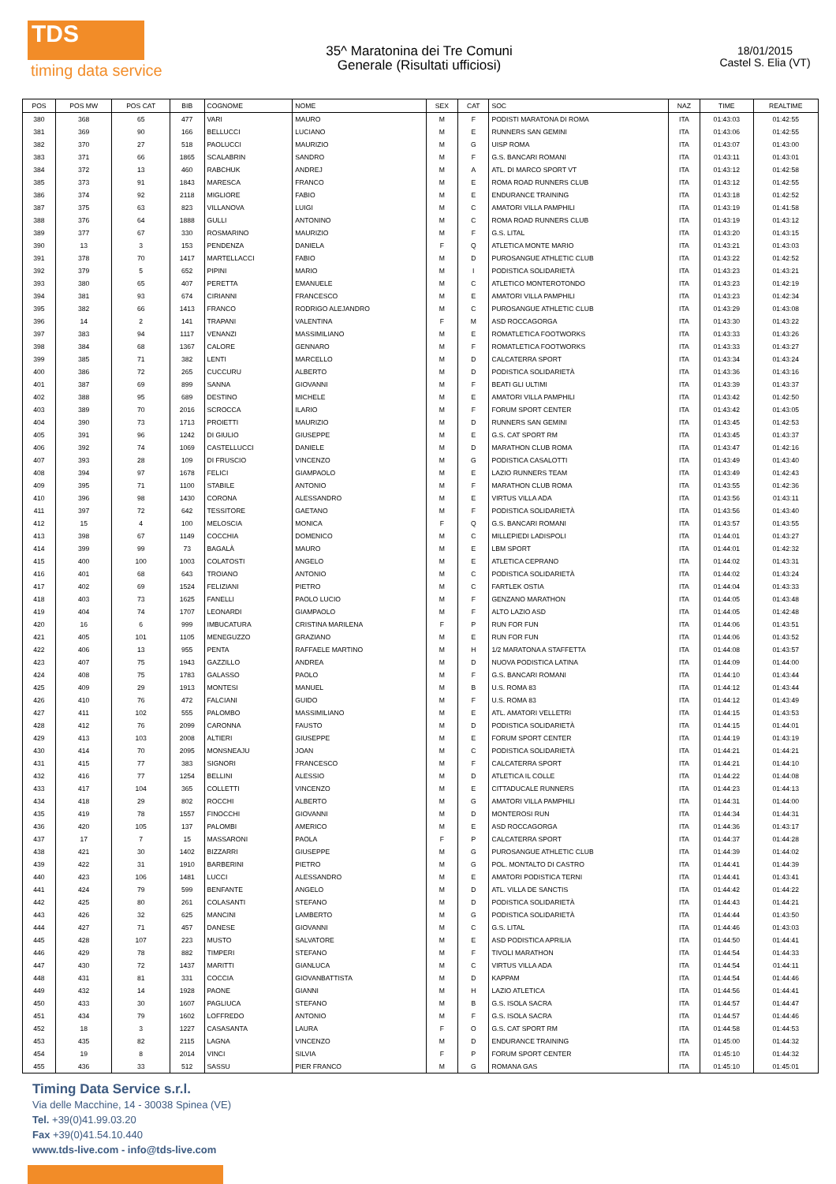TDS
timing data service
35^ Maratonina dei Tre Comuni
Generale (Risultati ufficiosi)
18/01/2015
Castel S. Elia (VT)
| POS | POS MW | POS CAT | BIB | COGNOME | NOME | SEX | CAT | SOC | NAZ | TIME | REALTIME |
| --- | --- | --- | --- | --- | --- | --- | --- | --- | --- | --- | --- |
| 380 | 368 | 65 | 477 | VARI | MAURO | M | F | PODISTI MARATONA DI ROMA | ITA | 01:43:03 | 01:42:55 |
| 381 | 369 | 90 | 166 | BELLUCCI | LUCIANO | M | E | RUNNERS SAN GEMINI | ITA | 01:43:06 | 01:42:55 |
| 382 | 370 | 27 | 518 | PAOLUCCI | MAURIZIO | M | G | UISP ROMA | ITA | 01:43:07 | 01:43:00 |
| 383 | 371 | 66 | 1865 | SCALABRIN | SANDRO | M | F | G.S. BANCARI ROMANI | ITA | 01:43:11 | 01:43:01 |
| 384 | 372 | 13 | 460 | RABCHUK | ANDREJ | M | A | ATL. DI MARCO SPORT VT | ITA | 01:43:12 | 01:42:58 |
| 385 | 373 | 91 | 1843 | MARESCA | FRANCO | M | E | ROMA ROAD RUNNERS CLUB | ITA | 01:43:12 | 01:42:55 |
| 386 | 374 | 92 | 2118 | MIGLIORE | FABIO | M | E | ENDURANCE TRAINING | ITA | 01:43:18 | 01:42:52 |
| 387 | 375 | 63 | 823 | VILLANOVA | LUIGI | M | C | AMATORI VILLA PAMPHILI | ITA | 01:43:19 | 01:41:58 |
| 388 | 376 | 64 | 1888 | GULLI | ANTONINO | M | C | ROMA ROAD RUNNERS CLUB | ITA | 01:43:19 | 01:43:12 |
| 389 | 377 | 67 | 330 | ROSMARINO | MAURIZIO | M | F | G.S. LITAL | ITA | 01:43:20 | 01:43:15 |
| 390 | 13 | 3 | 153 | PENDENZA | DANIELA | F | Q | ATLETICA MONTE MARIO | ITA | 01:43:21 | 01:43:03 |
| 391 | 378 | 70 | 1417 | MARTELLACCI | FABIO | M | D | PUROSANGUE ATHLETIC CLUB | ITA | 01:43:22 | 01:42:52 |
| 392 | 379 | 5 | 652 | PIPINI | MARIO | M | I | PODISTICA SOLIDARIETÀ | ITA | 01:43:23 | 01:43:21 |
| 393 | 380 | 65 | 407 | PERETTA | EMANUELE | M | C | ATLETICO MONTEROTONDO | ITA | 01:43:23 | 01:42:19 |
| 394 | 381 | 93 | 674 | CIRIANNI | FRANCESCO | M | E | AMATORI VILLA PAMPHILI | ITA | 01:43:23 | 01:42:34 |
| 395 | 382 | 66 | 1413 | FRANCO | RODRIGO ALEJANDRO | M | C | PUROSANGUE ATHLETIC CLUB | ITA | 01:43:29 | 01:43:08 |
| 396 | 14 | 2 | 141 | TRAPANI | VALENTINA | F | M | ASD ROCCAGORGA | ITA | 01:43:30 | 01:43:22 |
| 397 | 383 | 94 | 1117 | VENANZI | MASSIMILIANO | M | E | ROMATLETICA FOOTWORKS | ITA | 01:43:33 | 01:43:26 |
| 398 | 384 | 68 | 1367 | CALORE | GENNARO | M | F | ROMATLETICA FOOTWORKS | ITA | 01:43:33 | 01:43:27 |
| 399 | 385 | 71 | 382 | LENTI | MARCELLO | M | D | CALCATERRA SPORT | ITA | 01:43:34 | 01:43:24 |
| 400 | 386 | 72 | 265 | CUCCURU | ALBERTO | M | D | PODISTICA SOLIDARIETÀ | ITA | 01:43:36 | 01:43:16 |
| 401 | 387 | 69 | 899 | SANNA | GIOVANNI | M | F | BEATI GLI ULTIMI | ITA | 01:43:39 | 01:43:37 |
| 402 | 388 | 95 | 689 | DESTINO | MICHELE | M | E | AMATORI VILLA PAMPHILI | ITA | 01:43:42 | 01:42:50 |
| 403 | 389 | 70 | 2016 | SCROCCA | ILARIO | M | F | FORUM SPORT CENTER | ITA | 01:43:42 | 01:43:05 |
| 404 | 390 | 73 | 1713 | PROIETTI | MAURIZIO | M | D | RUNNERS SAN GEMINI | ITA | 01:43:45 | 01:42:53 |
| 405 | 391 | 96 | 1242 | DI GIULIO | GIUSEPPE | M | E | G.S. CAT SPORT RM | ITA | 01:43:45 | 01:43:37 |
| 406 | 392 | 74 | 1069 | CASTELLUCCI | DANIELE | M | D | MARATHON CLUB ROMA | ITA | 01:43:47 | 01:42:16 |
| 407 | 393 | 28 | 109 | DI FRUSCIO | VINCENZO | M | G | PODISTICA CASALOTTI | ITA | 01:43:49 | 01:43:40 |
| 408 | 394 | 97 | 1678 | FELICI | GIAMPAOLO | M | E | LAZIO RUNNERS TEAM | ITA | 01:43:49 | 01:42:43 |
| 409 | 395 | 71 | 1100 | STABILE | ANTONIO | M | F | MARATHON CLUB ROMA | ITA | 01:43:55 | 01:42:36 |
| 410 | 396 | 98 | 1430 | CORONA | ALESSANDRO | M | E | VIRTUS VILLA ADA | ITA | 01:43:56 | 01:43:11 |
| 411 | 397 | 72 | 642 | TESSITORE | GAETANO | M | F | PODISTICA SOLIDARIETÀ | ITA | 01:43:56 | 01:43:40 |
| 412 | 15 | 4 | 100 | MELOSCIA | MONICA | F | Q | G.S. BANCARI ROMANI | ITA | 01:43:57 | 01:43:55 |
| 413 | 398 | 67 | 1149 | COCCHIA | DOMENICO | M | C | MILLEPIEDI LADISPOLI | ITA | 01:44:01 | 01:43:27 |
| 414 | 399 | 99 | 73 | BAGALÀ | MAURO | M | E | LBM SPORT | ITA | 01:44:01 | 01:42:32 |
| 415 | 400 | 100 | 1003 | COLATOSTI | ANGELO | M | E | ATLETICA CEPRANO | ITA | 01:44:02 | 01:43:31 |
| 416 | 401 | 68 | 643 | TROIANO | ANTONIO | M | C | PODISTICA SOLIDARIETÀ | ITA | 01:44:02 | 01:43:24 |
| 417 | 402 | 69 | 1524 | FELIZIANI | PIETRO | M | C | FARTLEK OSTIA | ITA | 01:44:04 | 01:43:33 |
| 418 | 403 | 73 | 1625 | FANELLI | PAOLO LUCIO | M | F | GENZANO MARATHON | ITA | 01:44:05 | 01:43:48 |
| 419 | 404 | 74 | 1707 | LEONARDI | GIAMPAOLO | M | F | ALTO LAZIO ASD | ITA | 01:44:05 | 01:42:48 |
| 420 | 16 | 6 | 999 | IMBUCATURA | CRISTINA MARILENA | F | P | RUN FOR FUN | ITA | 01:44:06 | 01:43:51 |
| 421 | 405 | 101 | 1105 | MENEGUZZO | GRAZIANO | M | E | RUN FOR FUN | ITA | 01:44:06 | 01:43:52 |
| 422 | 406 | 13 | 955 | PENTA | RAFFAELE MARTINO | M | H | 1/2 MARATONA A STAFFETTA | ITA | 01:44:08 | 01:43:57 |
| 423 | 407 | 75 | 1943 | GAZZILLO | ANDREA | M | D | NUOVA PODISTICA LATINA | ITA | 01:44:09 | 01:44:00 |
| 424 | 408 | 75 | 1783 | GALASSO | PAOLO | M | F | G.S. BANCARI ROMANI | ITA | 01:44:10 | 01:43:44 |
| 425 | 409 | 29 | 1913 | MONTESI | MANUEL | M | B | U.S. ROMA 83 | ITA | 01:44:12 | 01:43:44 |
| 426 | 410 | 76 | 472 | FALCIANI | GUIDO | M | F | U.S. ROMA 83 | ITA | 01:44:12 | 01:43:49 |
| 427 | 411 | 102 | 555 | PALOMBO | MASSIMILIANO | M | E | ATL. AMATORI VELLETRI | ITA | 01:44:15 | 01:43:53 |
| 428 | 412 | 76 | 2099 | CARONNA | FAUSTO | M | D | PODISTICA SOLIDARIETÀ | ITA | 01:44:15 | 01:44:01 |
| 429 | 413 | 103 | 2008 | ALTIERI | GIUSEPPE | M | E | FORUM SPORT CENTER | ITA | 01:44:19 | 01:43:19 |
| 430 | 414 | 70 | 2095 | MONSNEAJU | JOAN | M | C | PODISTICA SOLIDARIETÀ | ITA | 01:44:21 | 01:44:21 |
| 431 | 415 | 77 | 383 | SIGNORI | FRANCESCO | M | F | CALCATERRA SPORT | ITA | 01:44:21 | 01:44:10 |
| 432 | 416 | 77 | 1254 | BELLINI | ALESSIO | M | D | ATLETICA IL COLLE | ITA | 01:44:22 | 01:44:08 |
| 433 | 417 | 104 | 365 | COLLETTI | VINCENZO | M | E | CITTADUCALE RUNNERS | ITA | 01:44:23 | 01:44:13 |
| 434 | 418 | 29 | 802 | ROCCHI | ALBERTO | M | G | AMATORI VILLA PAMPHILI | ITA | 01:44:31 | 01:44:00 |
| 435 | 419 | 78 | 1557 | FINOCCHI | GIOVANNI | M | D | MONTEROSI RUN | ITA | 01:44:34 | 01:44:31 |
| 436 | 420 | 105 | 137 | PALOMBI | AMERICO | M | E | ASD ROCCAGORGA | ITA | 01:44:36 | 01:43:17 |
| 437 | 17 | 7 | 15 | MASSARONI | PAOLA | F | P | CALCATERRA SPORT | ITA | 01:44:37 | 01:44:28 |
| 438 | 421 | 30 | 1402 | BIZZARRI | GIUSEPPE | M | G | PUROSANGUE ATHLETIC CLUB | ITA | 01:44:39 | 01:44:02 |
| 439 | 422 | 31 | 1910 | BARBERINI | PIETRO | M | G | POL. MONTALTO DI CASTRO | ITA | 01:44:41 | 01:44:39 |
| 440 | 423 | 106 | 1481 | LUCCI | ALESSANDRO | M | E | AMATORI PODISTICA TERNI | ITA | 01:44:41 | 01:43:41 |
| 441 | 424 | 79 | 599 | BENFANTE | ANGELO | M | D | ATL. VILLA DE SANCTIS | ITA | 01:44:42 | 01:44:22 |
| 442 | 425 | 80 | 261 | COLASANTI | STEFANO | M | D | PODISTICA SOLIDARIETÀ | ITA | 01:44:43 | 01:44:21 |
| 443 | 426 | 32 | 625 | MANCINI | LAMBERTO | M | G | PODISTICA SOLIDARIETÀ | ITA | 01:44:44 | 01:43:50 |
| 444 | 427 | 71 | 457 | DANESE | GIOVANNI | M | C | G.S. LITAL | ITA | 01:44:46 | 01:43:03 |
| 445 | 428 | 107 | 223 | MUSTO | SALVATORE | M | E | ASD PODISTICA APRILIA | ITA | 01:44:50 | 01:44:41 |
| 446 | 429 | 78 | 882 | TIMPERI | STEFANO | M | F | TIVOLI MARATHON | ITA | 01:44:54 | 01:44:33 |
| 447 | 430 | 72 | 1437 | MARITTI | GIANLUCA | M | C | VIRTUS VILLA ADA | ITA | 01:44:54 | 01:44:11 |
| 448 | 431 | 81 | 331 | COCCIA | GIOVANBATTISTA | M | D | KAPPAM | ITA | 01:44:54 | 01:44:46 |
| 449 | 432 | 14 | 1928 | PAONE | GIANNI | M | H | LAZIO ATLETICA | ITA | 01:44:56 | 01:44:41 |
| 450 | 433 | 30 | 1607 | PAGLIUCA | STEFANO | M | B | G.S. ISOLA SACRA | ITA | 01:44:57 | 01:44:47 |
| 451 | 434 | 79 | 1602 | LOFFREDO | ANTONIO | M | F | G.S. ISOLA SACRA | ITA | 01:44:57 | 01:44:46 |
| 452 | 18 | 3 | 1227 | CASASANTA | LAURA | F | O | G.S. CAT SPORT RM | ITA | 01:44:58 | 01:44:53 |
| 453 | 435 | 82 | 2115 | LAGNA | VINCENZO | M | D | ENDURANCE TRAINING | ITA | 01:45:00 | 01:44:32 |
| 454 | 19 | 8 | 2014 | VINCI | SILVIA | F | P | FORUM SPORT CENTER | ITA | 01:45:10 | 01:44:32 |
| 455 | 436 | 33 | 512 | SASSU | PIER FRANCO | M | G | ROMANA GAS | ITA | 01:45:10 | 01:45:01 |
Timing Data Service s.r.l.
Via delle Macchine, 14 - 30038 Spinea (VE)
Tel. +39(0)41.99.03.20
Fax +39(0)41.54.10.440
www.tds-live.com - info@tds-live.com